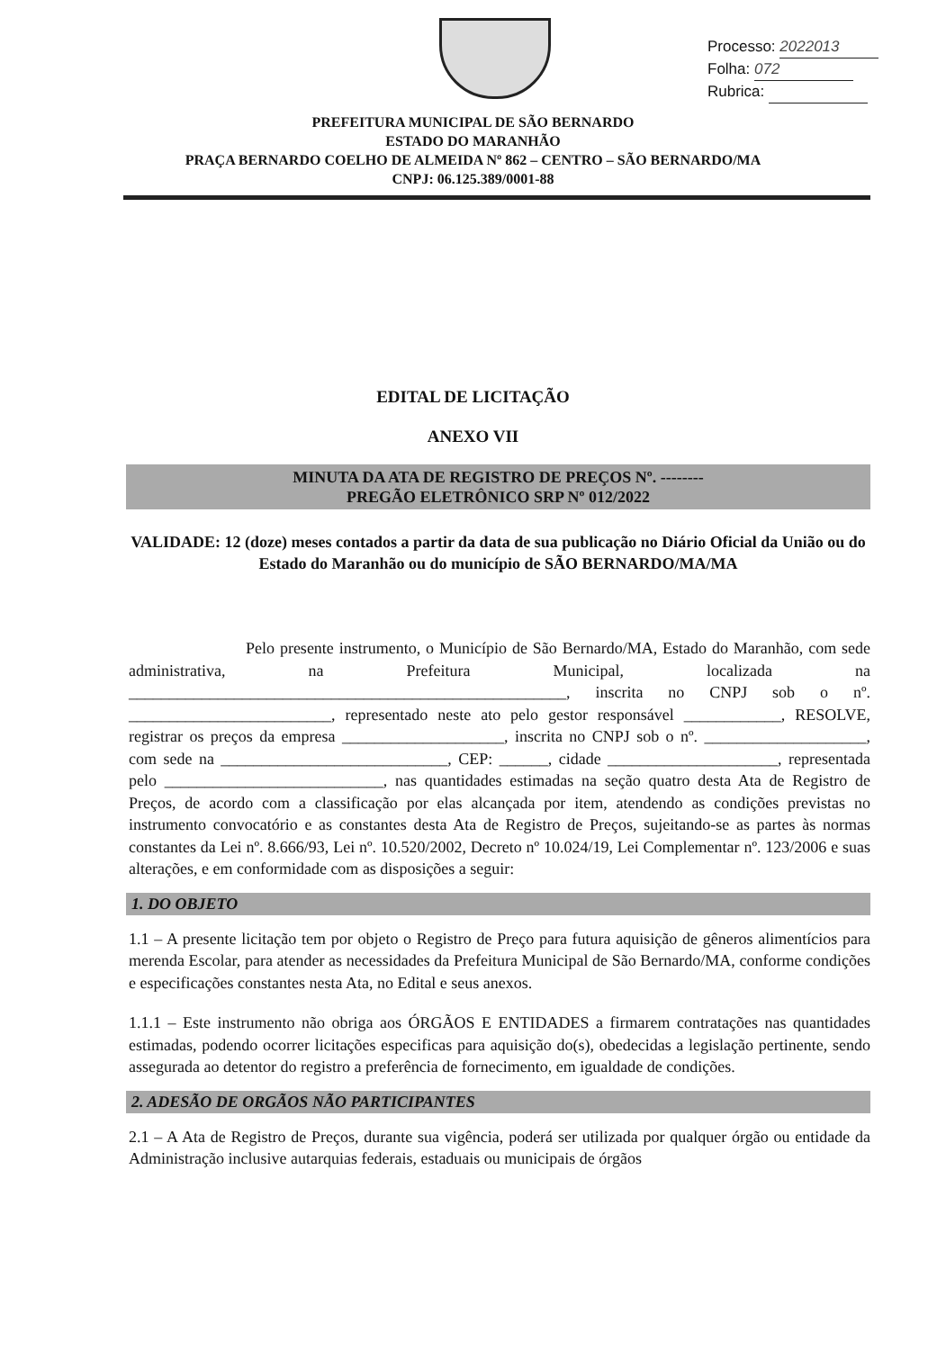Processo: 2022013
Folha: 072
Rubrica:
PREFEITURA MUNICIPAL DE SÃO BERNARDO
ESTADO DO MARANHÃO
PRAÇA BERNARDO COELHO DE ALMEIDA Nº 862 – CENTRO – SÃO BERNARDO/MA
CNPJ: 06.125.389/0001-88
EDITAL DE LICITAÇÃO
ANEXO VII
MINUTA DA ATA DE REGISTRO DE PREÇOS Nº. --------
PREGÃO ELETRÔNICO SRP Nº 012/2022
VALIDADE: 12 (doze) meses contados a partir da data de sua publicação no Diário Oficial da União ou do Estado do Maranhão ou do município de SÃO BERNARDO/MA/MA
Pelo presente instrumento, o Município de São Bernardo/MA, Estado do Maranhão, com sede administrativa, na Prefeitura Municipal, localizada na ______________________________________________________, inscrita no CNPJ sob o nº. _________________________, representado neste ato pelo gestor responsável ____________, RESOLVE, registrar os preços da empresa ____________________, inscrita no CNPJ sob o nº. ____________________, com sede na ____________________________, CEP: ______, cidade _____________________, representada pelo ___________________________, nas quantidades estimadas na seção quatro desta Ata de Registro de Preços, de acordo com a classificação por elas alcançada por item, atendendo as condições previstas no instrumento convocatório e as constantes desta Ata de Registro de Preços, sujeitando-se as partes às normas constantes da Lei nº. 8.666/93, Lei nº. 10.520/2002, Decreto nº 10.024/19, Lei Complementar nº. 123/2006 e suas alterações, e em conformidade com as disposições a seguir:
1. DO OBJETO
1.1 – A presente licitação tem por objeto o Registro de Preço para futura aquisição de gêneros alimentícios para merenda Escolar, para atender as necessidades da Prefeitura Municipal de São Bernardo/MA, conforme condições e especificações constantes nesta Ata, no Edital e seus anexos.
1.1.1 – Este instrumento não obriga aos ÓRGÃOS E ENTIDADES a firmarem contratações nas quantidades estimadas, podendo ocorrer licitações especificas para aquisição do(s), obedecidas a legislação pertinente, sendo assegurada ao detentor do registro a preferência de fornecimento, em igualdade de condições.
2. ADESÃO DE ORGÃOS NÃO PARTICIPANTES
2.1 – A Ata de Registro de Preços, durante sua vigência, poderá ser utilizada por qualquer órgão ou entidade da Administração inclusive autarquias federais, estaduais ou municipais de órgãos